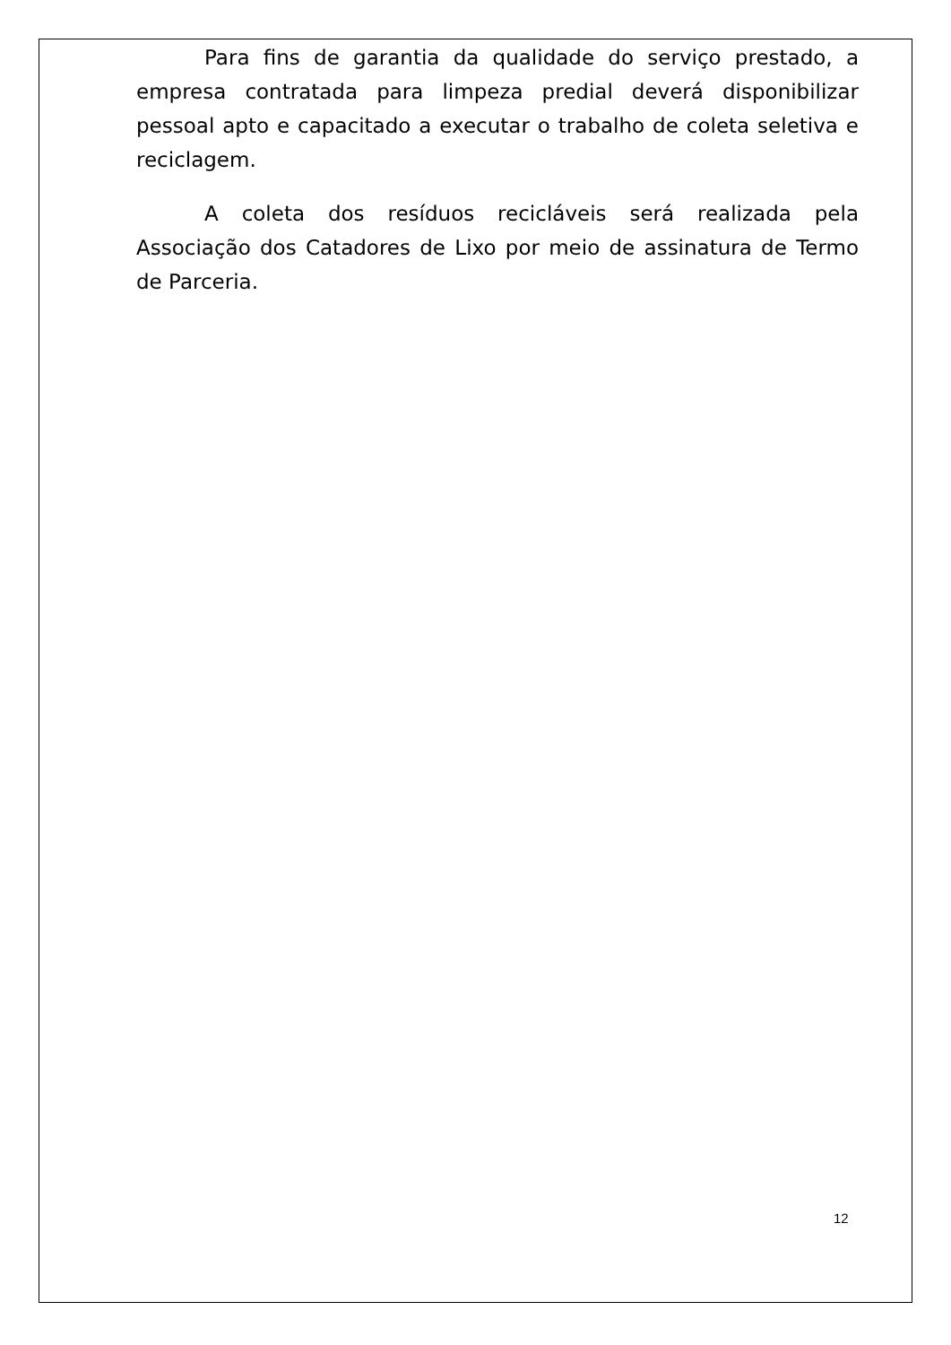Para fins de garantia da qualidade do serviço prestado, a empresa contratada para limpeza predial deverá disponibilizar pessoal apto e capacitado a executar o trabalho de coleta seletiva e reciclagem.
A coleta dos resíduos recicláveis será realizada pela Associação dos Catadores de Lixo por meio de assinatura de Termo de Parceria.
12